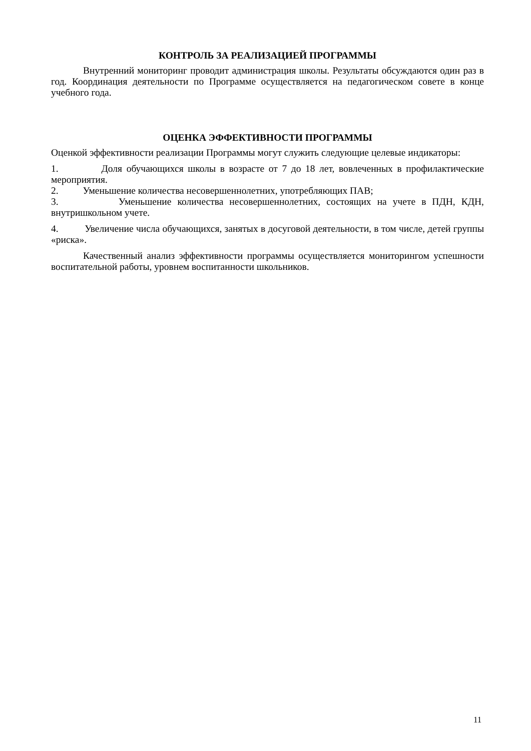КОНТРОЛЬ ЗА РЕАЛИЗАЦИЕЙ ПРОГРАММЫ
Внутренний мониторинг проводит администрация школы. Результаты обсуждаются один раз в год. Координация деятельности по Программе осуществляется на педагогическом совете в конце учебного года.
ОЦЕНКА ЭФФЕКТИВНОСТИ ПРОГРАММЫ
Оценкой эффективности реализации Программы могут служить следующие целевые индикаторы:
1. Доля обучающихся школы в возрасте от 7 до 18 лет, вовлеченных в профилактические мероприятия.
2. Уменьшение количества несовершеннолетних, употребляющих ПАВ;
3. Уменьшение количества несовершеннолетних, состоящих на учете в ПДН, КДН, внутришкольном учете.
4. Увеличение числа обучающихся, занятых в досуговой деятельности, в том числе, детей группы «риска».
Качественный анализ эффективности программы осуществляется мониторингом успешности воспитательной работы, уровнем воспитанности школьников.
11